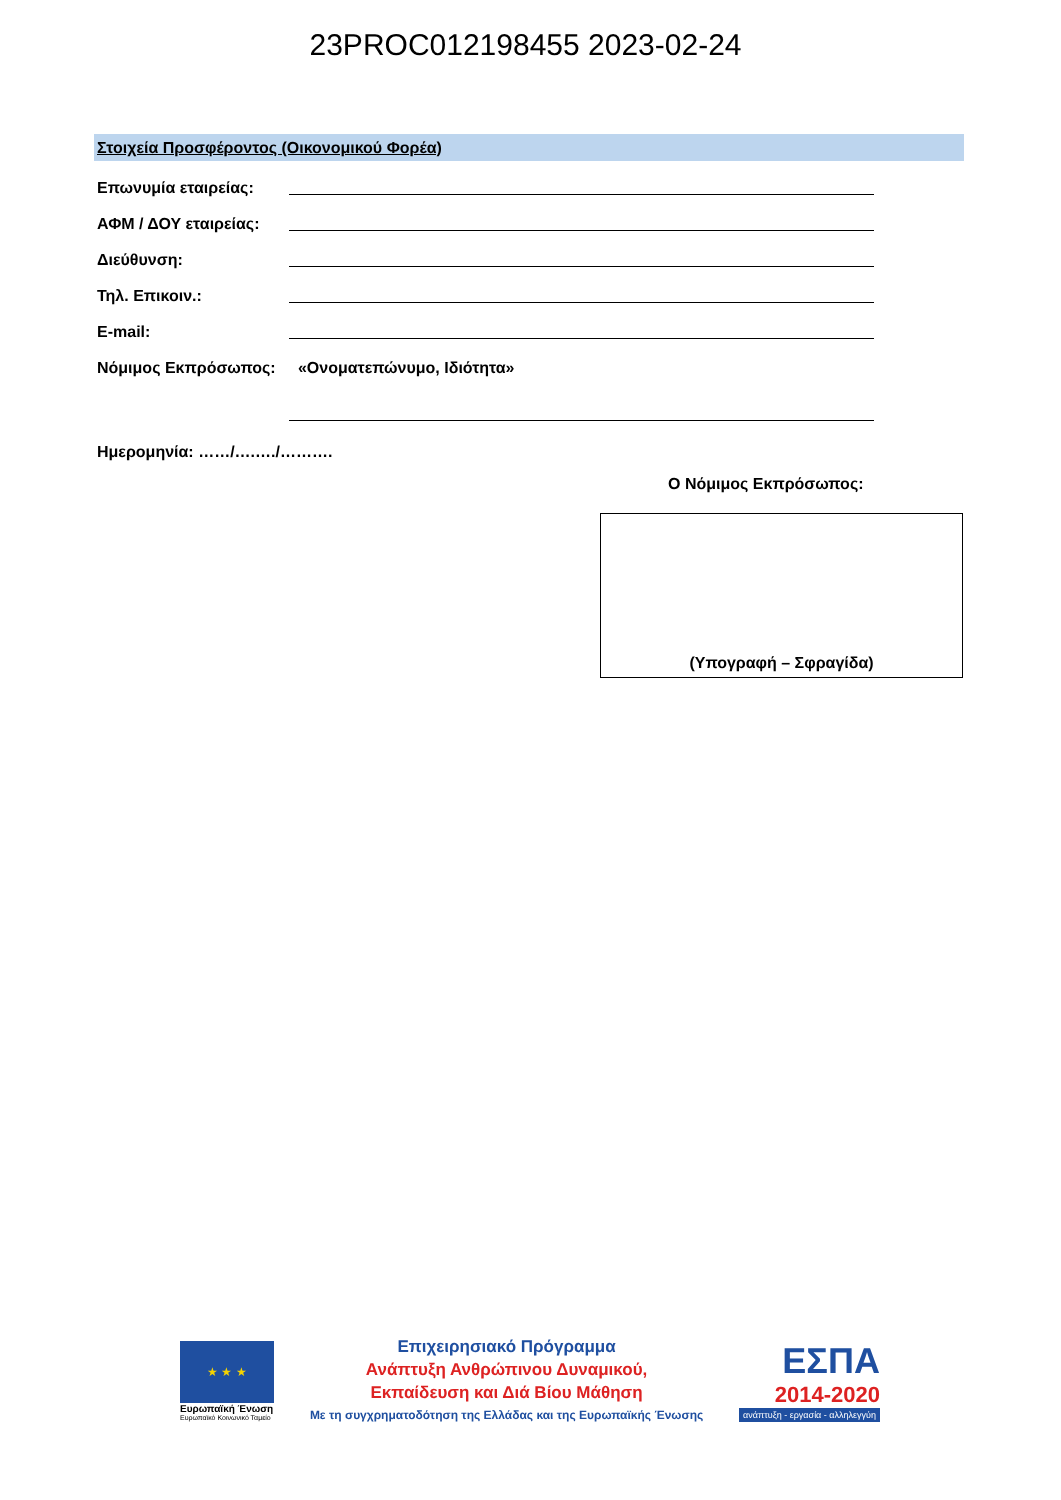23PROC012198455 2023-02-24
Στοιχεία Προσφέροντος (Οικονομικού Φορέα)
Επωνυμία εταιρείας:
ΑΦΜ / ΔΟΥ εταιρείας:
Διεύθυνση:
Τηλ. Επικοιν.:
E-mail:
Νόμιμος Εκπρόσωπος:
«Ονοματεπώνυμο, Ιδιότητα»
Ημερομηνία: ……/….…./……….
Ο Νόμιμος Εκπρόσωπος:
(Υπογραφή – Σφραγίδα)
★ ★ ★
Ευρωπαϊκή Ένωση
Ευρωπαϊκό Κοινωνικό Ταμείο
Επιχειρησιακό Πρόγραμμα
Ανάπτυξη Ανθρώπινου Δυναμικού,
Εκπαίδευση και Διά Βίου Μάθηση
Με τη συγχρηματοδότηση της Ελλάδας και της Ευρωπαϊκής Ένωσης
ΕΣΠΑ
2014-2020
ανάπτυξη - εργασία - αλληλεγγύη